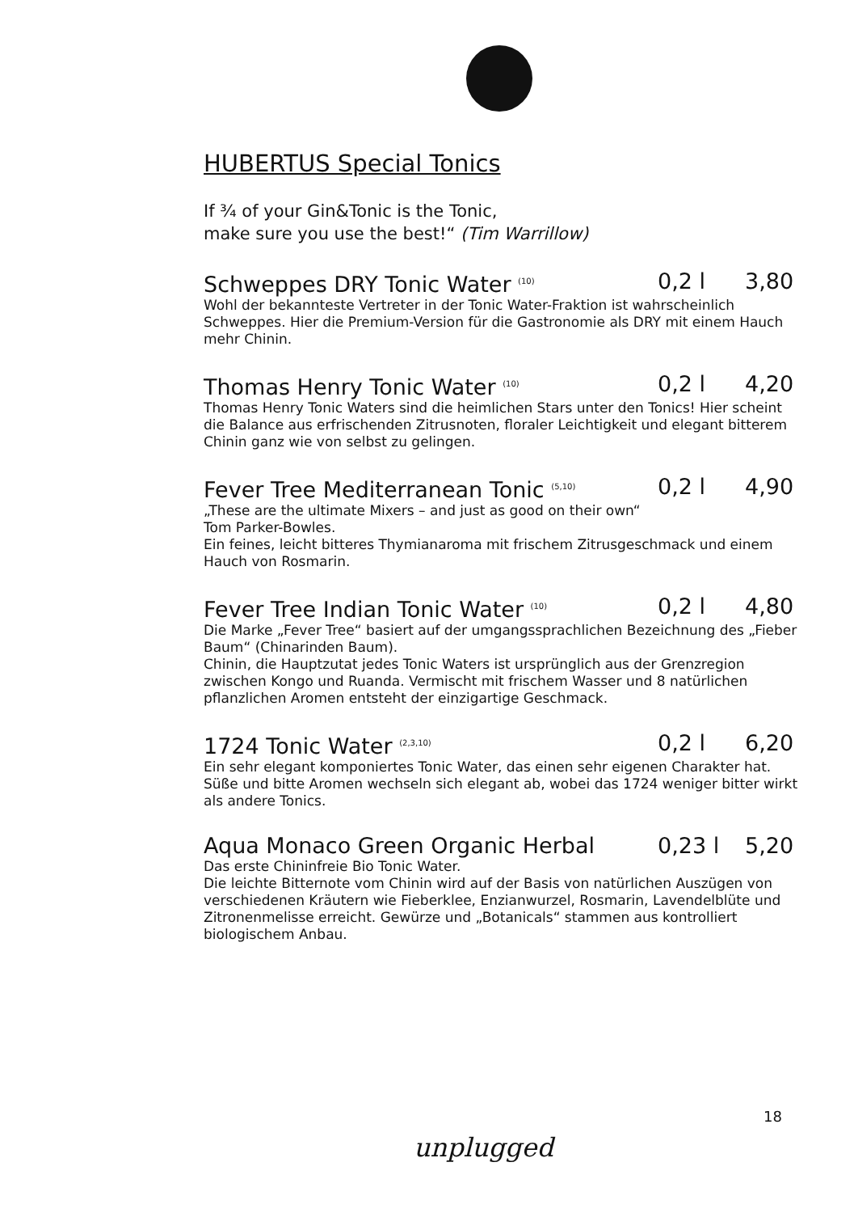HUBERTUS Special Tonics
If ¾ of your Gin&Tonic is the Tonic,
make sure you use the best!“ (Tim Warrillow)
Schweppes DRY Tonic Water <sup>(10)</sup> 0,2 l 3,80
Wohl der bekannteste Vertreter in der Tonic Water-Fraktion ist wahrscheinlich Schweppes. Hier die Premium-Version für die Gastronomie als DRY mit einem Hauch mehr Chinin.
Thomas Henry Tonic Water <sup>(10)</sup> 0,2 l 4,20
Thomas Henry Tonic Waters sind die heimlichen Stars unter den Tonics! Hier scheint die Balance aus erfrischenden Zitrusnoten, floraler Leichtigkeit und elegant bitterem Chinin ganz wie von selbst zu gelingen.
Fever Tree Mediterranean Tonic <sup>(5,10)</sup> 0,2 l 4,90
„These are the ultimate Mixers – and just as good on their own“
Tom Parker-Bowles.
Ein feines, leicht bitteres Thymianaroma mit frischem Zitrusgeschmack und einem Hauch von Rosmarin.
Fever Tree Indian Tonic Water <sup>(10)</sup> 0,2 l 4,80
Die Marke „Fever Tree“ basiert auf der umgangssprachlichen Bezeichnung des „Fieber Baum“ (Chinarinden Baum).
Chinin, die Hauptzutat jedes Tonic Waters ist ursprünglich aus der Grenzregion zwischen Kongo und Ruanda. Vermischt mit frischem Wasser und 8 natürlichen pflanzlichen Aromen entsteht der einzigartige Geschmack.
1724 Tonic Water <sup>(2,3,10)</sup> 0,2 l 6,20
Ein sehr elegant komponiertes Tonic Water, das einen sehr eigenen Charakter hat. Süße und bitte Aromen wechseln sich elegant ab, wobei das 1724 weniger bitter wirkt als andere Tonics.
Aqua Monaco Green Organic Herbal 0,23 l 5,20
Das erste Chininfreie Bio Tonic Water.
Die leichte Bitternote vom Chinin wird auf der Basis von natürlichen Auszügen von verschiedenen Kräutern wie Fieberklee, Enzianwurzel, Rosmarin, Lavendelblüte und Zitronenmelisse erreicht. Gewürze und „Botanicals“ stammen aus kontrolliert biologischem Anbau.
18
unplugged